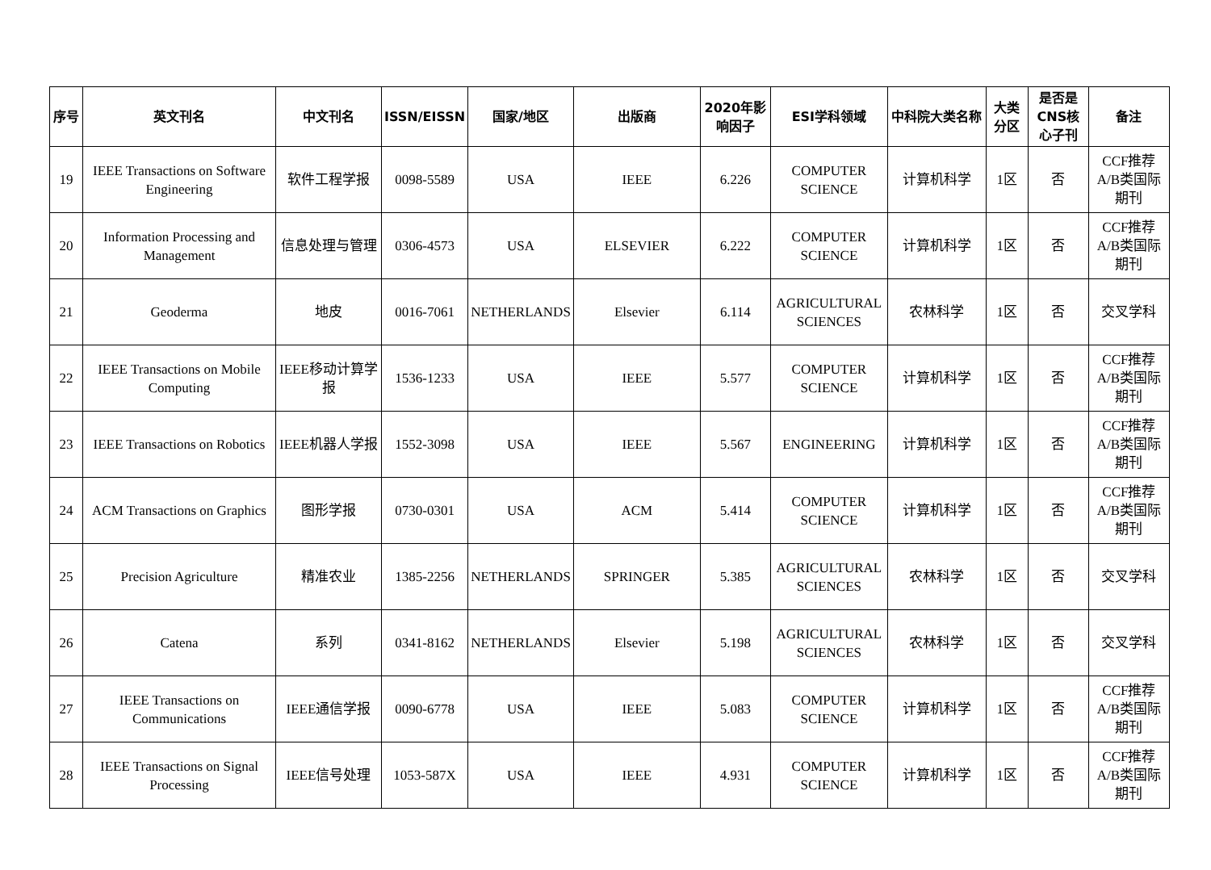| 序号 | 英文刊名 | 中文刊名 | ISSN/EISSN | 国家/地区 | 出版商 | 2020年影响因子 | ESI学科领域 | 中科院大类名称 | 大类分区 | 是否是CNS核心子刊 | 备注 |
| --- | --- | --- | --- | --- | --- | --- | --- | --- | --- | --- | --- |
| 19 | IEEE Transactions on Software Engineering | 软件工程学报 | 0098-5589 | USA | IEEE | 6.226 | COMPUTER SCIENCE | 计算机科学 | 1区 | 否 | CCF推荐A/B类国际期刊 |
| 20 | Information Processing and Management | 信息处理与管理 | 0306-4573 | USA | ELSEVIER | 6.222 | COMPUTER SCIENCE | 计算机科学 | 1区 | 否 | CCF推荐A/B类国际期刊 |
| 21 | Geoderma | 地皮 | 0016-7061 | NETHERLANDS | Elsevier | 6.114 | AGRICULTURAL SCIENCES | 农林科学 | 1区 | 否 | 交叉学科 |
| 22 | IEEE Transactions on Mobile Computing | IEEE移动计算学报 | 1536-1233 | USA | IEEE | 5.577 | COMPUTER SCIENCE | 计算机科学 | 1区 | 否 | CCF推荐A/B类国际期刊 |
| 23 | IEEE Transactions on Robotics | IEEE机器人学报 | 1552-3098 | USA | IEEE | 5.567 | ENGINEERING | 计算机科学 | 1区 | 否 | CCF推荐A/B类国际期刊 |
| 24 | ACM Transactions on Graphics | 图形学报 | 0730-0301 | USA | ACM | 5.414 | COMPUTER SCIENCE | 计算机科学 | 1区 | 否 | CCF推荐A/B类国际期刊 |
| 25 | Precision Agriculture | 精准农业 | 1385-2256 | NETHERLANDS | SPRINGER | 5.385 | AGRICULTURAL SCIENCES | 农林科学 | 1区 | 否 | 交叉学科 |
| 26 | Catena | 系列 | 0341-8162 | NETHERLANDS | Elsevier | 5.198 | AGRICULTURAL SCIENCES | 农林科学 | 1区 | 否 | 交叉学科 |
| 27 | IEEE Transactions on Communications | IEEE通信学报 | 0090-6778 | USA | IEEE | 5.083 | COMPUTER SCIENCE | 计算机科学 | 1区 | 否 | CCF推荐A/B类国际期刊 |
| 28 | IEEE Transactions on Signal Processing | IEEE信号处理 | 1053-587X | USA | IEEE | 4.931 | COMPUTER SCIENCE | 计算机科学 | 1区 | 否 | CCF推荐A/B类国际期刊 |